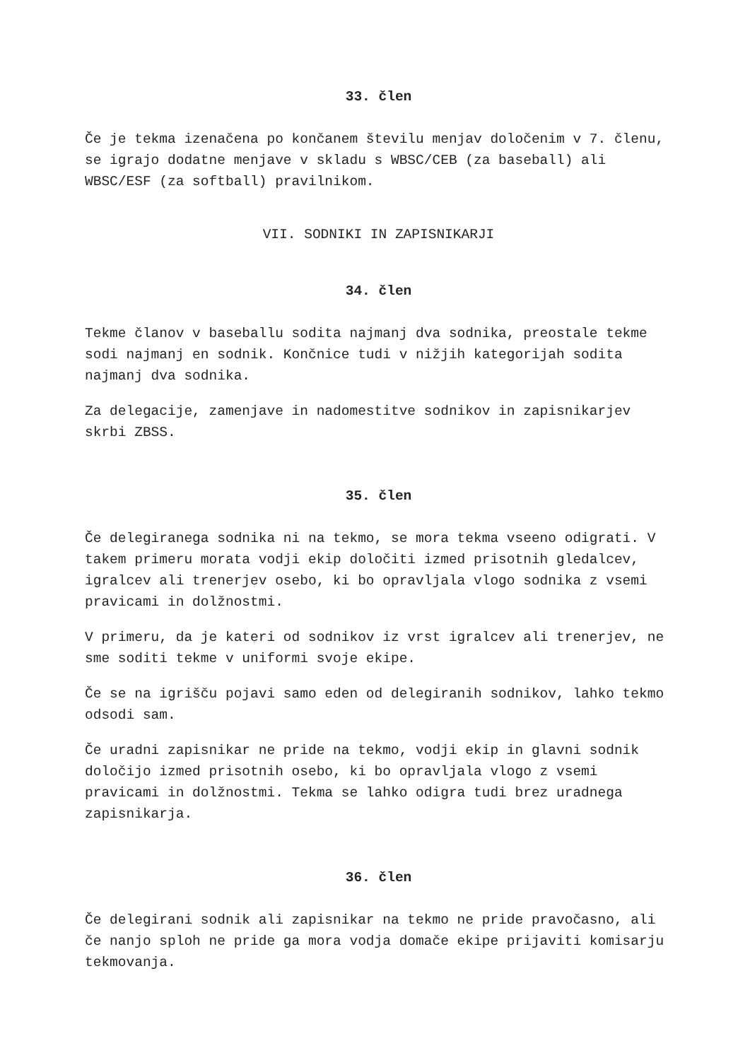33. člen
Če je tekma izenačena po končanem številu menjav določenim v 7. členu, se igrajo dodatne menjave v skladu s WBSC/CEB (za baseball) ali WBSC/ESF (za softball) pravilnikom.
VII. SODNIKI IN ZAPISNIKARJI
34. člen
Tekme članov v baseballu sodita najmanj dva sodnika, preostale tekme sodi najmanj en sodnik. Končnice tudi v nižjih kategorijah sodita najmanj dva sodnika.
Za delegacije, zamenjave in nadomestitve sodnikov in zapisnikarjev skrbi ZBSS.
35. člen
Če delegiranega sodnika ni na tekmo, se mora tekma vseeno odigrati. V takem primeru morata vodji ekip določiti izmed prisotnih gledalcev, igralcev ali trenerjev osebo, ki bo opravljala vlogo sodnika z vsemi pravicami in dolžnostmi.
V primeru, da je kateri od sodnikov iz vrst igralcev ali trenerjev, ne sme soditi tekme v uniformi svoje ekipe.
Če se na igrišču pojavi samo eden od delegiranih sodnikov, lahko tekmo odsodi sam.
Če uradni zapisnikar ne pride na tekmo, vodji ekip in glavni sodnik določijo izmed prisotnih osebo, ki bo opravljala vlogo z vsemi pravicami in dolžnostmi. Tekma se lahko odigra tudi brez uradnega zapisnikarja.
36. člen
Če delegirani sodnik ali zapisnikar na tekmo ne pride pravočasno, ali če nanjo sploh ne pride ga mora vodja domače ekipe prijaviti komisarju tekmovanja.